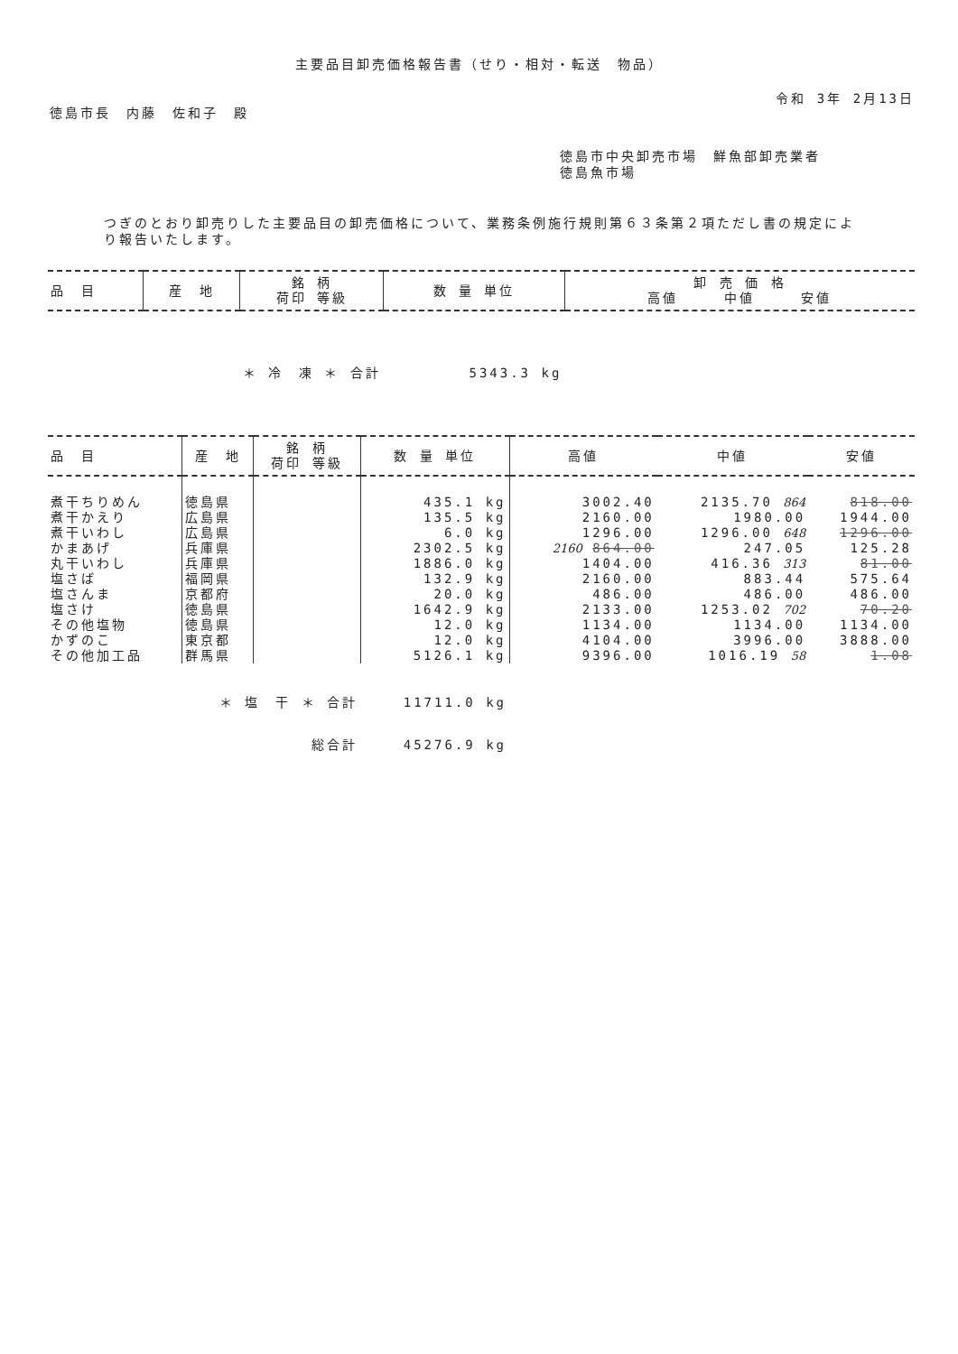主要品目卸売価格報告書（せり・相対・転送　物品）
令和 3年 2月13日
徳島市長　内藤　佐和子　殿
徳島市中央卸売市場　鮮魚部卸売業者
徳島魚市場
つぎのとおり卸売りした主要品目の卸売価格について、業務条例施行規則第６３条第２項ただし書の規定により報告いたします。
| 品 目 | 産 地 | 銘 柄 荷印 等級 | 数 量 単位 | 卸 売 価 格 高値 中値 安値 |
| --- | --- | --- | --- | --- |
| ＊ 冷 凍 ＊ 合計 | | | 5343.3 kg | |
| 品 目 | 産 地 | 銘 柄 荷印 等級 | 数 量 単位 | 高値 | 中値 | 安値 |
| --- | --- | --- | --- | --- | --- | --- |
| 煮干ちりめん | 徳島県 | | 435.1 kg | 3002.40 | 2135.70 864 | 818.00 |
| 煮干かえり | 広島県 | | 135.5 kg | 2160.00 | 1980.00 | 1944.00 |
| 煮干いわし | 広島県 | | 6.0 kg | 1296.00 | 1296.00 648 | 1296.00 |
| かまあげ | 兵庫県 | | 2302.5 kg | 2160 864.00 | 247.05 | 125.28 |
| 丸干いわし | 兵庫県 | | 1886.0 kg | 1404.00 | 416.36 313 | 81.00 |
| 塩さば | 福岡県 | | 132.9 kg | 2160.00 | 883.44 | 575.64 |
| 塩さんま | 京都府 | | 20.0 kg | 486.00 | 486.00 | 486.00 |
| 塩さけ | 徳島県 | | 1642.9 kg | 2133.00 | 1253.02 702 | 70.20 |
| その他塩物 | 徳島県 | | 12.0 kg | 1134.00 | 1134.00 | 1134.00 |
| かずのこ | 東京都 | | 12.0 kg | 4104.00 | 3996.00 | 3888.00 |
| その他加工品 | 群馬県 | | 5126.1 kg | 9396.00 | 1016.19 58 | 1.08 |
| ＊ 塩 干 ＊ 合計 | | | 11711.0 kg | | | |
| 総合計 | | | 45276.9 kg | | | |